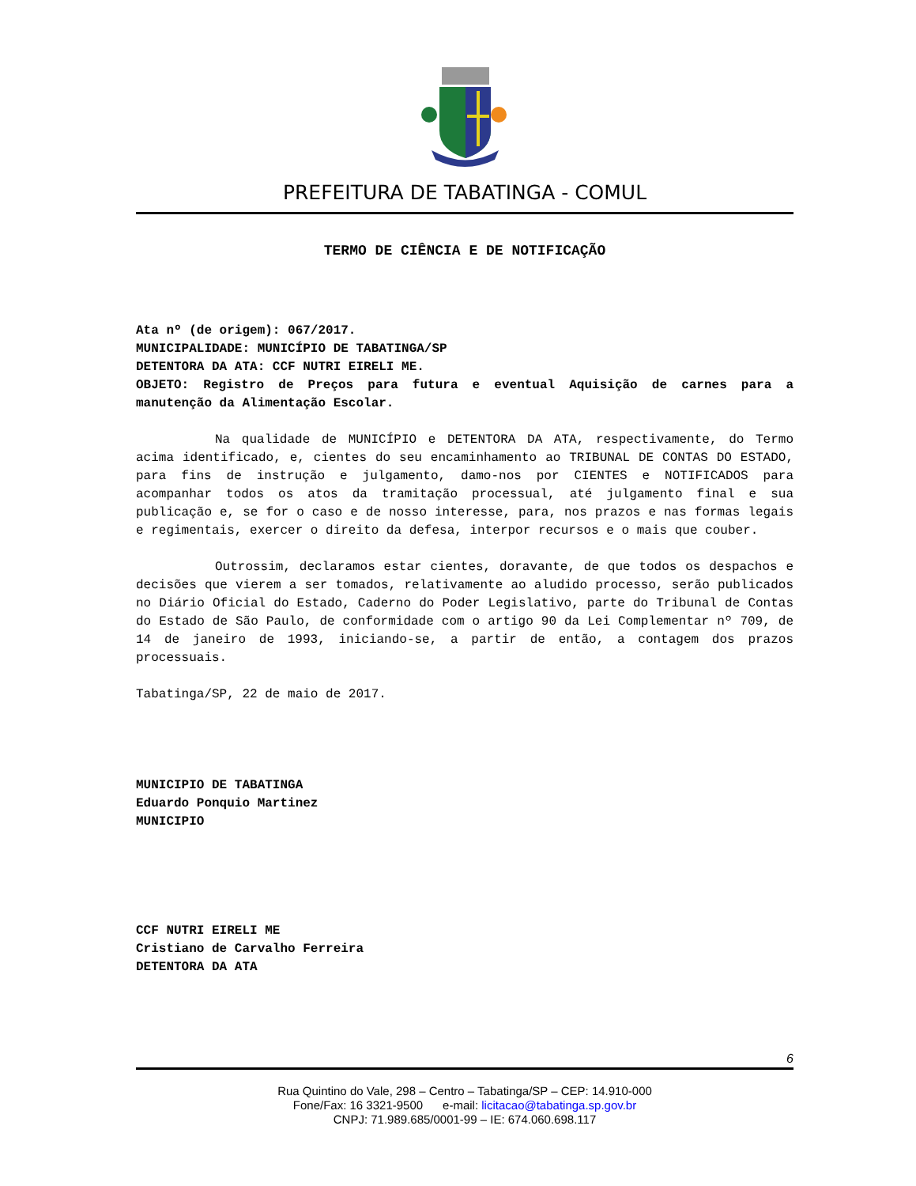PREFEITURA DE TABATINGA - COMUL
TERMO DE CIÊNCIA E DE NOTIFICAÇÃO
Ata nº (de origem): 067/2017.
MUNICIPALIDADE: MUNICÍPIO DE TABATINGA/SP
DETENTORA DA ATA: CCF NUTRI EIRELI ME.
OBJETO: Registro de Preços para futura e eventual Aquisição de carnes para a manutenção da Alimentação Escolar.
Na qualidade de MUNICÍPIO e DETENTORA DA ATA, respectivamente, do Termo acima identificado, e, cientes do seu encaminhamento ao TRIBUNAL DE CONTAS DO ESTADO, para fins de instrução e julgamento, damo-nos por CIENTES e NOTIFICADOS para acompanhar todos os atos da tramitação processual, até julgamento final e sua publicação e, se for o caso e de nosso interesse, para, nos prazos e nas formas legais e regimentais, exercer o direito da defesa, interpor recursos e o mais que couber.
Outrossim, declaramos estar cientes, doravante, de que todos os despachos e decisões que vierem a ser tomados, relativamente ao aludido processo, serão publicados no Diário Oficial do Estado, Caderno do Poder Legislativo, parte do Tribunal de Contas do Estado de São Paulo, de conformidade com o artigo 90 da Lei Complementar nº 709, de 14 de janeiro de 1993, iniciando-se, a partir de então, a contagem dos prazos processuais.
Tabatinga/SP, 22 de maio de 2017.
MUNICIPIO DE TABATINGA
Eduardo Ponquio Martinez
MUNICIPIO
CCF NUTRI EIRELI ME
Cristiano de Carvalho Ferreira
DETENTORA DA ATA
6
Rua Quintino do Vale, 298 – Centro – Tabatinga/SP – CEP: 14.910-000
Fone/Fax: 16 3321-9500 e-mail: licitacao@tabatinga.sp.gov.br
CNPJ: 71.989.685/0001-99 – IE: 674.060.698.117